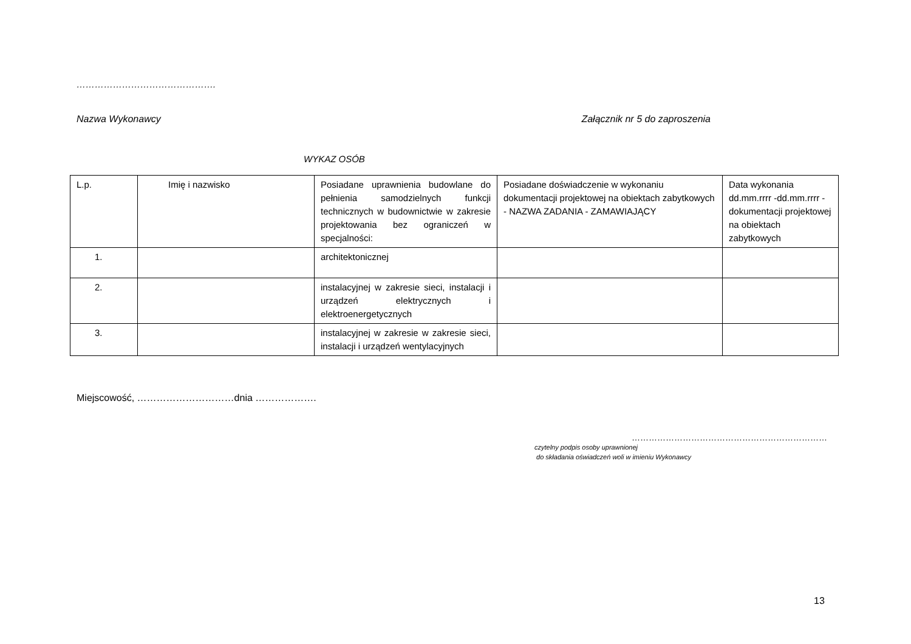……………………………………….
Nazwa Wykonawcy Załącznik nr 5 do zaproszenia
WYKAZ OSÓB
| L.p. | Imię i nazwisko | Posiadane uprawnienia budowlane do pełnienia samodzielnych funkcji technicznych w budownictwie w zakresie projektowania bez ograniczeń w specjalności: | Posiadane doświadczenie w wykonaniu dokumentacji projektowej na obiektach zabytkowych - NAZWA ZADANIA - ZAMAWIAJĄCY | Data wykonania dd.mm.rrrr -dd.mm.rrrr - dokumentacji projektowej na obiektach zabytkowych |
| 1. | | architektonicznej | | |
| 2. | | instalacyjnej w zakresie sieci, instalacji i urządzeń elektrycznych i elektroenergetycznych | | |
| 3. | | instalacyjnej w zakresie w zakresie sieci, instalacji i urządzeń wentylacyjnych | | |
Miejscowość, …………………………dnia ……………….
……………………………………………………………
czytelny podpis osoby uprawnionej
do składania oświadczeń woli w imieniu Wykonawcy
13